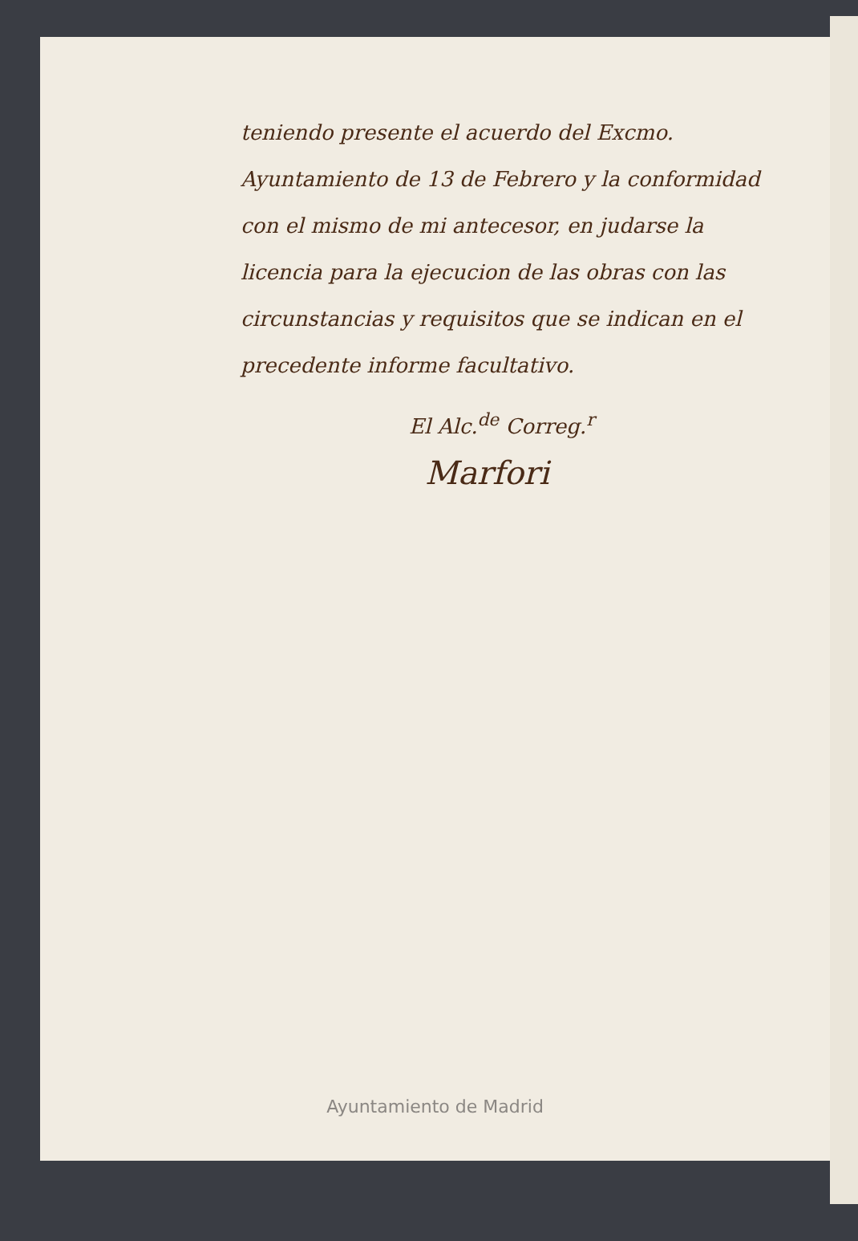teniendo presente el acuerdo del Excmo. Ayuntamiento de 13 de Febrero y la conformidad con el mismo de mi antecesor, en judarse la licencia para la ejecucion de las obras con las circunstancias y requisitos que se indican en el precedente informe facultativo.
El Alc.<sup>de</sup> Correg.<sup>r</sup>
Marfori
Ayuntamiento de Madrid